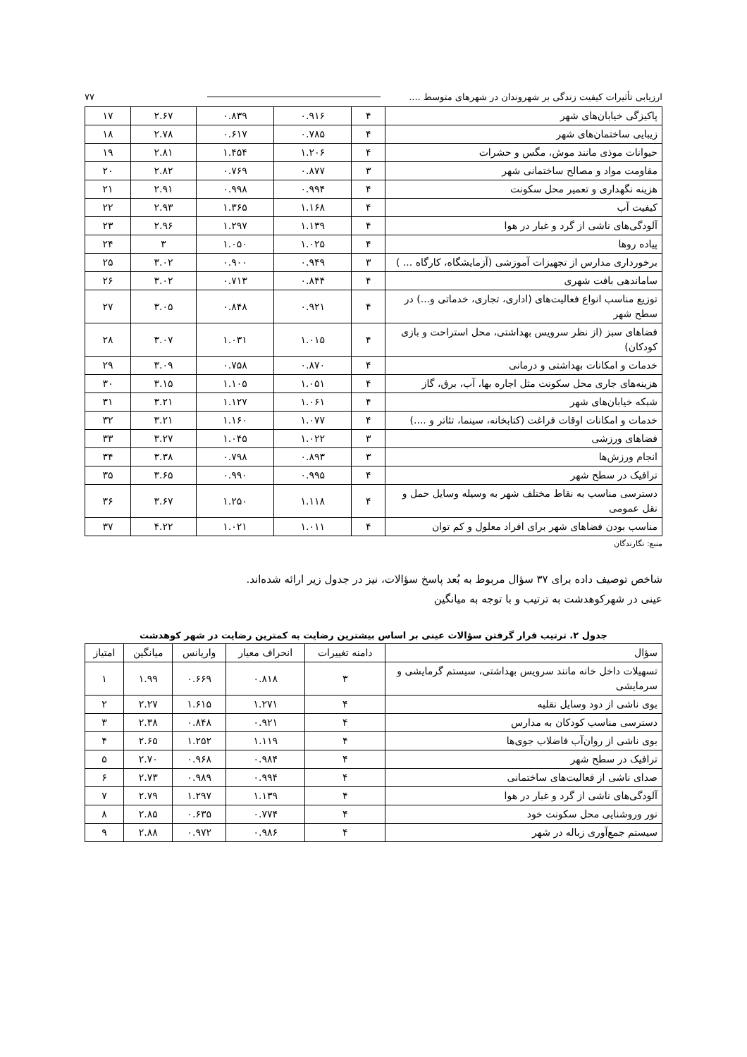ارزیابی تأثیرات کیفیت زندگی بر شهروندان در شهرهای متوسط .... ۷۷
| پاکیزگی خیابان‌های شهر | ۴ | ۰.۹۱۶ | ۰.۸۳۹ | ۲.۶۷ | ۱۷ |
| زیبایی ساختمان‌های شهر | ۴ | ۰.۷۸۵ | ۰.۶۱۷ | ۲.۷۸ | ۱۸ |
| حیوانات موذی مانند موش، مگس و حشرات | ۴ | ۱.۲۰۶ | ۱.۴۵۴ | ۲.۸۱ | ۱۹ |
| مقاومت مواد و مصالح ساختمانی شهر | ۳ | ۰.۸۷۷ | ۰.۷۶۹ | ۲.۸۲ | ۲۰ |
| هزینه نگهداری و تعمیر محل سکونت | ۴ | ۰.۹۹۴ | ۰.۹۹۸ | ۲.۹۱ | ۲۱ |
| کیفیت آب | ۴ | ۱.۱۶۸ | ۱.۳۶۵ | ۲.۹۳ | ۲۲ |
| آلودگی‌های ناشی از گرد و غبار در هوا | ۴ | ۱.۱۳۹ | ۱.۲۹۷ | ۲.۹۶ | ۲۳ |
| پیاده روها | ۴ | ۱.۰۲۵ | ۱.۰۵۰ | ۳ | ۲۴ |
| برخورداری مدارس از تجهیزات آموزشی (آزمایشگاه، کارگاه ... ) | ۳ | ۰.۹۴۹ | ۰.۹۰۰ | ۳.۰۲ | ۲۵ |
| ساماندهی بافت شهری | ۴ | ۰.۸۴۴ | ۰.۷۱۳ | ۳.۰۲ | ۲۶ |
| توزیع مناسب انواع فعالیت‌های (اداری، تجاری، خدماتی و...) در سطح شهر | ۴ | ۰.۹۲۱ | ۰.۸۴۸ | ۳.۰۵ | ۲۷ |
| فضاهای سبز (از نظر سرویس بهداشتی، محل استراحت و بازی کودکان) | ۴ | ۱.۰۱۵ | ۱.۰۳۱ | ۳.۰۷ | ۲۸ |
| خدمات و امکانات بهداشتی و درمانی | ۴ | ۰.۸۷۰ | ۰.۷۵۸ | ۳.۰۹ | ۲۹ |
| هزینه‌های جاری محل سکونت مثل اجاره بها، آب، برق، گاز | ۴ | ۱.۰۵۱ | ۱.۱۰۵ | ۳.۱۵ | ۳۰ |
| شبکه خیابان‌های شهر | ۴ | ۱.۰۶۱ | ۱.۱۲۷ | ۳.۲۱ | ۳۱ |
| خدمات و امکانات اوقات فراغت (کتابخانه، سینما، تئاتر و ....) | ۴ | ۱.۰۷۷ | ۱.۱۶۰ | ۳.۲۱ | ۳۲ |
| فضاهای ورزشی | ۳ | ۱.۰۲۲ | ۱.۰۴۵ | ۳.۲۷ | ۳۳ |
| انجام ورزش‌ها | ۳ | ۰.۸۹۳ | ۰.۷۹۸ | ۳.۳۸ | ۳۴ |
| ترافیک در سطح شهر | ۴ | ۰.۹۹۵ | ۰.۹۹۰ | ۳.۶۵ | ۳۵ |
| دسترسی مناسب به نقاط مختلف شهر به وسیله وسایل حمل و نقل عمومی | ۴ | ۱.۱۱۸ | ۱.۲۵۰ | ۳.۶۷ | ۳۶ |
| مناسب بودن فضاهای شهر برای افراد معلول و کم توان | ۴ | ۱.۰۱۱ | ۱.۰۲۱ | ۴.۲۲ | ۳۷ |
منبع: نگارندگان
شاخص توصیف داده برای ۳۷ سؤال مربوط به بُعد پاسخ سؤالات، نیز در جدول زیر ارائه شده‌اند.
عینی در شهرکوهدشت به ترتیب و با توجه به میانگین
جدول ۲. ترتیب قرار گرفتن سؤالات عینی بر اساس بیشترین رضایت به کمترین رضایت در شهر کوهدشت
| سؤال | دامنه تغییرات | انحراف معیار | واریانس | میانگین | امتیاز |
| --- | --- | --- | --- | --- | --- |
| تسهیلات داخل خانه مانند سرویس بهداشتی، سیستم گرمایشی و سرمایشی | ۳ | ۰.۸۱۸ | ۰.۶۶۹ | ۱.۹۹ | ۱ |
| بوی ناشی از دود وسایل نقلیه | ۴ | ۱.۲۷۱ | ۱.۶۱۵ | ۲.۲۷ | ۲ |
| دسترسی مناسب کودکان به مدارس | ۴ | ۰.۹۲۱ | ۰.۸۴۸ | ۲.۳۸ | ۳ |
| بوی ناشی از روان‌آب فاضلاب جوی‌ها | ۴ | ۱.۱۱۹ | ۱.۲۵۲ | ۲.۶۵ | ۴ |
| ترافیک در سطح شهر | ۴ | ۰.۹۸۴ | ۰.۹۶۸ | ۲.۷۰ | ۵ |
| صدای ناشی از فعالیت‌های ساختمانی | ۴ | ۰.۹۹۴ | ۰.۹۸۹ | ۲.۷۳ | ۶ |
| آلودگی‌های ناشی از گرد و غبار در هوا | ۴ | ۱.۱۳۹ | ۱.۲۹۷ | ۲.۷۹ | ۷ |
| نور وروشنایی محل سکونت خود | ۴ | ۰.۷۷۴ | ۰.۶۳۵ | ۲.۸۵ | ۸ |
| سیستم جمع‌آوری زباله در شهر | ۴ | ۰.۹۸۶ | ۰.۹۷۲ | ۲.۸۸ | ۹ |